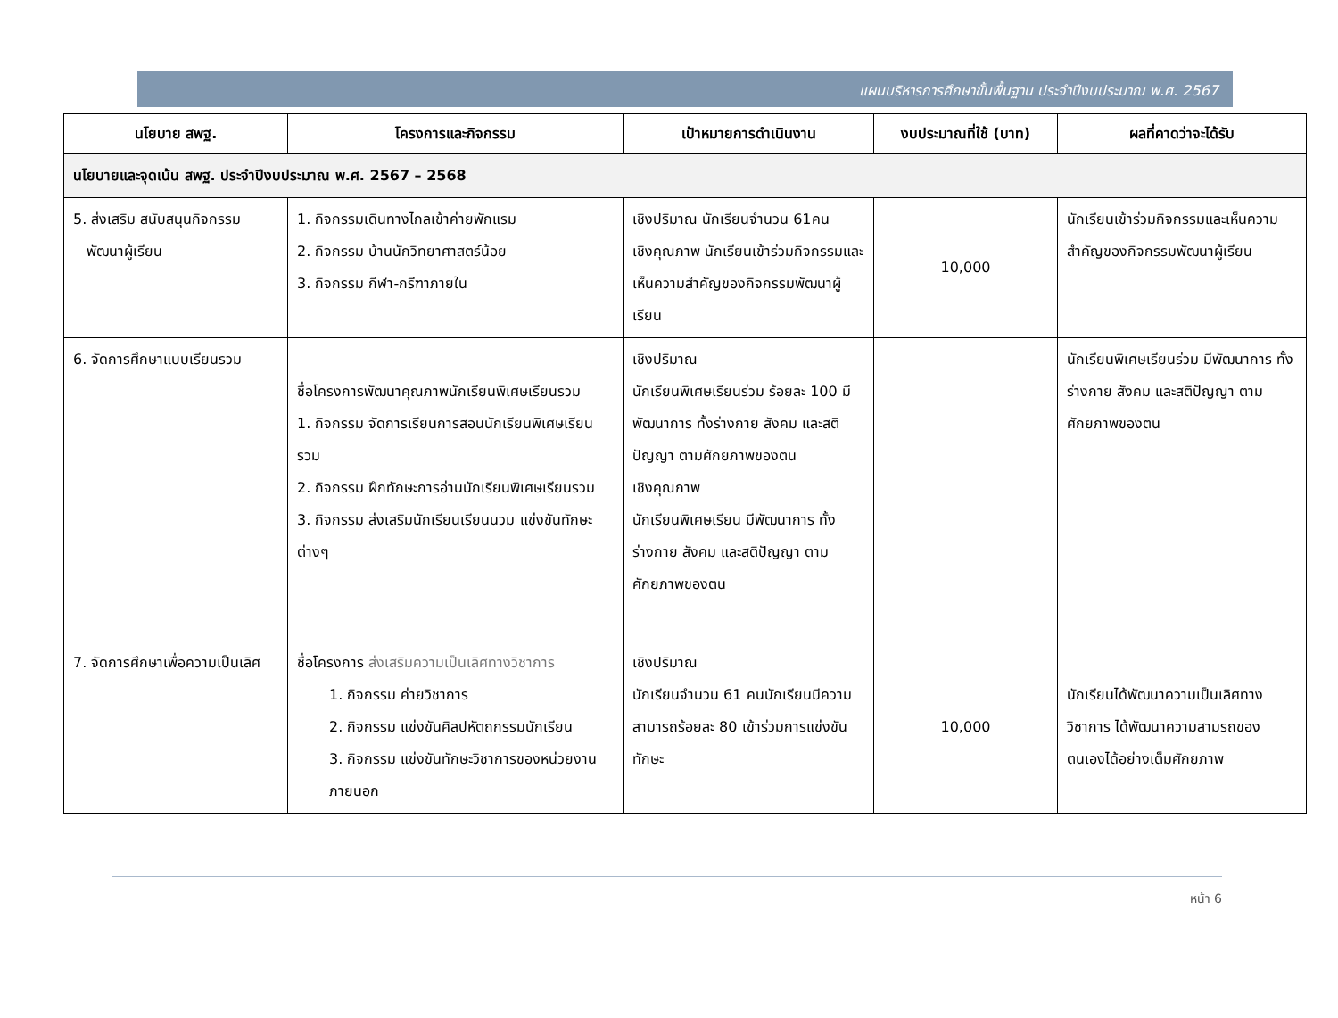แผนบริหารการศึกษาขั้นพื้นฐาน ประจำปีงบประมาณ พ.ศ. 2567
| นโยบาย สพฐ. | โครงการและกิจกรรม | เป้าหมายการดำเนินงาน | งบประมาณที่ใช้ (บาท) | ผลที่คาดว่าจะได้รับ |
| --- | --- | --- | --- | --- |
| นโยบายและจุดเน้น สพฐ. ประจำปีงบประมาณ พ.ศ. 2567 – 2568 | | | | |
| 5. ส่งเสริม สนับสนุนกิจกรรม พัฒนาผู้เรียน | 1. กิจกรรมเดินทางไกลเข้าค่ายพักแรม 2. กิจกรรม บ้านนักวิทยาศาสตร์น้อย 3. กิจกรรม กีฬา-กรีฑาภายใน | เชิงปริมาณ นักเรียนจำนวน 61คน เชิงคุณภาพ นักเรียนเข้าร่วมกิจกรรมและเห็นความสำคัญของกิจกรรมพัฒนาผู้เรียน | 10,000 | นักเรียนเข้าร่วมกิจกรรมและเห็นความสำคัญของกิจกรรมพัฒนาผู้เรียน |
| 6. จัดการศึกษาแบบเรียนรวม | ชื่อโครงการพัฒนาคุณภาพนักเรียนพิเศษเรียนรวม 1. กิจกรรม จัดการเรียนการสอนนักเรียนพิเศษเรียนรวม 2. กิจกรรม ฝึกทักษะการอ่านนักเรียนพิเศษเรียนรวม 3. กิจกรรม ส่งเสริมนักเรียนเรียนนวม แข่งขันทักษะต่างๆ | เชิงปริมาณ นักเรียนพิเศษเรียนร่วม ร้อยละ 100 มีพัฒนาการ ทั้งร่างกาย สังคม และสติปัญญา ตามศักยภาพของตน เชิงคุณภาพ นักเรียนพิเศษเรียน มีพัฒนาการ ทั้งร่างกาย สังคม และสติปัญญา ตามศักยภาพของตน | | นักเรียนพิเศษเรียนร่วม มีพัฒนาการ ทั้งร่างกาย สังคม และสติปัญญา ตามศักยภาพของตน |
| 7. จัดการศึกษาเพื่อความเป็นเลิศ | ชื่อโครงการ ส่งเสริมความเป็นเลิศทางวิชาการ 1. กิจกรรม ค่ายวิชาการ 2. กิจกรรม แข่งขันศิลปหัตถกรรมนักเรียน 3. กิจกรรม แข่งขันทักษะวิชาการของหน่วยงานภายนอก | เชิงปริมาณ นักเรียนจำนวน 61 คนนักเรียนมีความสามารถร้อยละ 80 เข้าร่วมการแข่งขันทักษะ | 10,000 | นักเรียนได้พัฒนาความเป็นเลิศทางวิชาการ ได้พัฒนาความสามรถของตนเองได้อย่างเต็มศักยภาพ |
หน้า 6